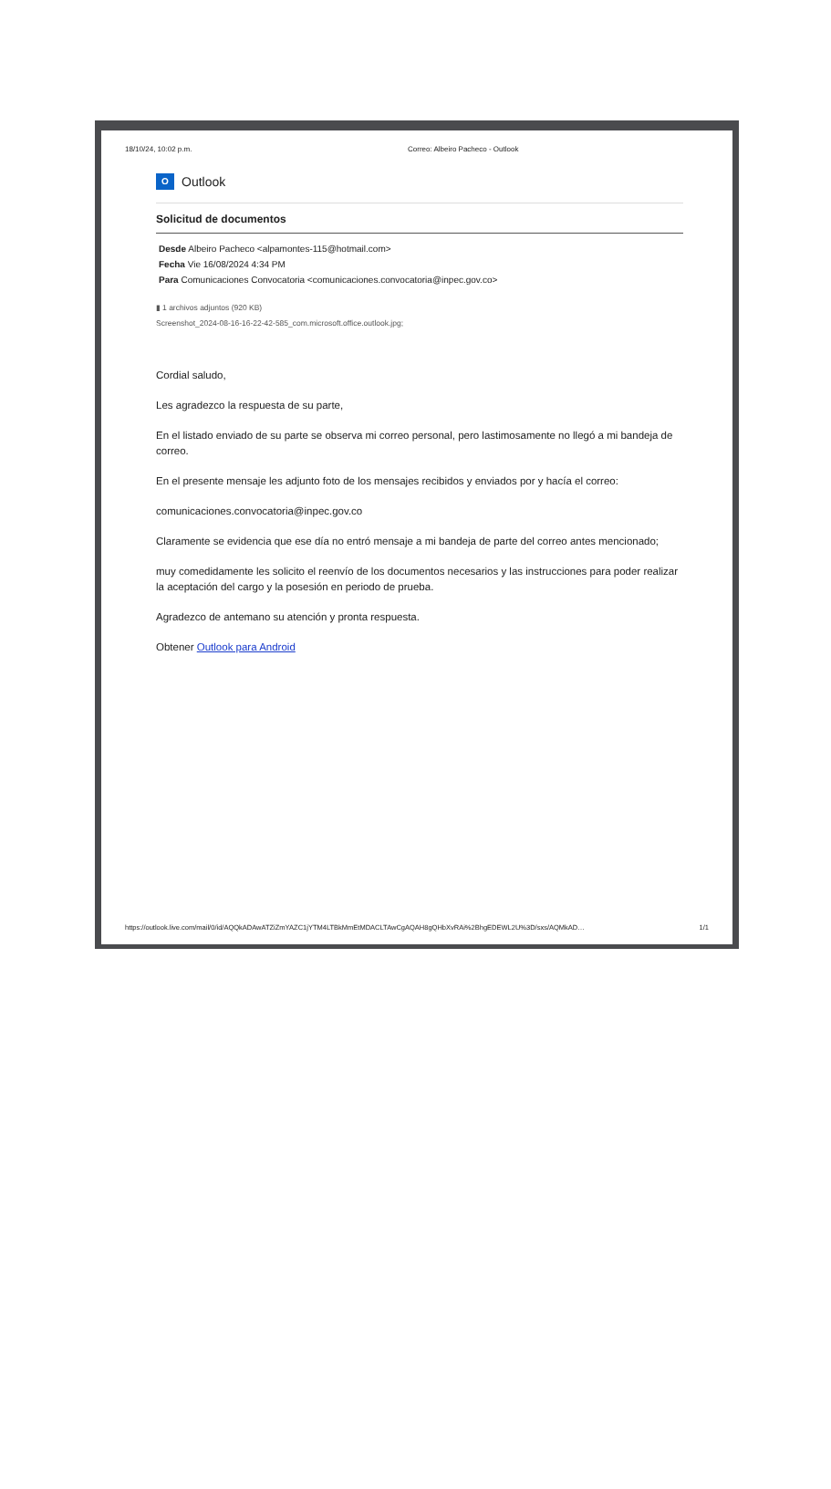18/10/24, 10:02 p.m. Correo: Albeiro Pacheco - Outlook
O
Outlook
Solicitud de documentos
Desde Albeiro Pacheco <alpamontes-115@hotmail.com>
Fecha Vie 16/08/2024 4:34 PM
Para Comunicaciones Convocatoria <comunicaciones.convocatoria@inpec.gov.co>
▮ 1 archivos adjuntos (920 KB)
Screenshot_2024-08-16-16-22-42-585_com.microsoft.office.outlook.jpg;
Cordial saludo,
Les agradezco la respuesta de su parte,
En el listado enviado de su parte se observa mi correo personal, pero lastimosamente no llegó a mi bandeja de correo.
En el presente mensaje les adjunto foto de los mensajes recibidos y enviados por y hacía el correo:
comunicaciones.convocatoria@inpec.gov.co
Claramente se evidencia que ese día no entró mensaje a mi bandeja de parte del correo antes mencionado;
muy comedidamente les solicito el reenvío de los documentos necesarios y las instrucciones para poder realizar la aceptación del cargo y la posesión en periodo de prueba.
Agradezco de antemano su atención y pronta respuesta.
Obtener Outlook para Android
https://outlook.live.com/mail/0/id/AQQkADAwATZiZmYAZC1jYTM4LTBkMmEtMDACLTAwCgAQAH8gQHbXvRAi%2BhgEDEWL2U%3D/sxs/AQMkAD… 1/1